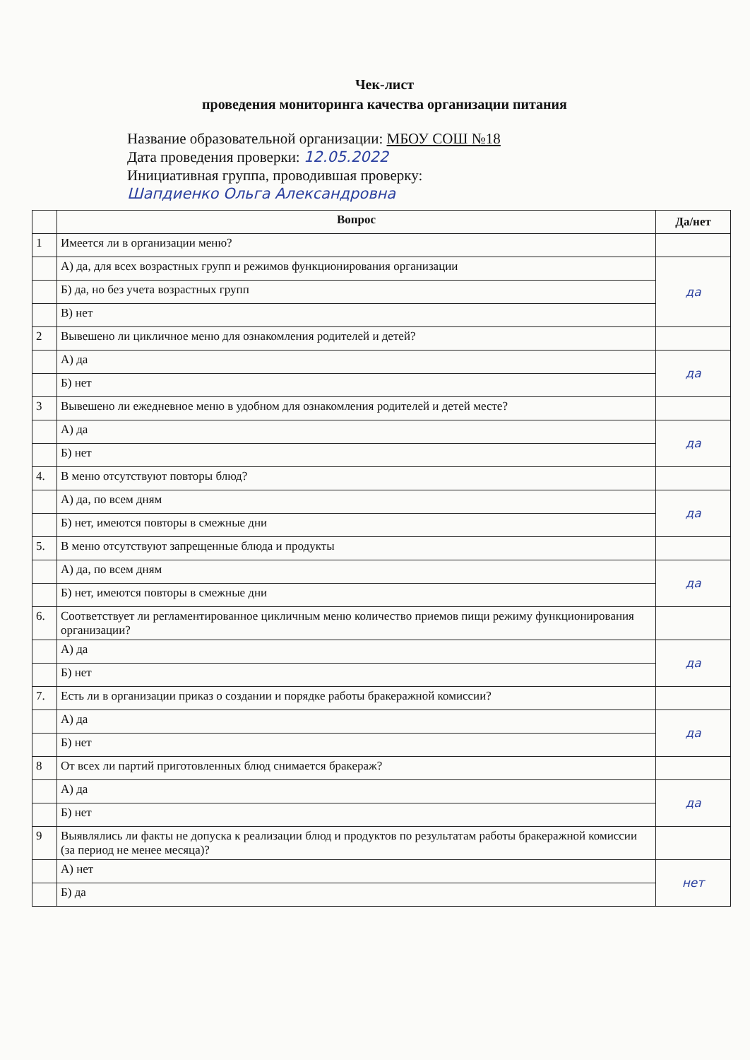Чек-лист
проведения мониторинга качества организации питания
Название образовательной организации: МБОУ СОШ №18
Дата проведения проверки: 12.05.2022
Инициативная группа, проводившая проверку:
Шапдиенко Ольга Александровна
| | Вопрос | Да/нет |
| --- | --- | --- |
| 1 | Имеется ли в организации меню? | |
| | А) да, для всех возрастных групп и режимов функционирования организации | да |
| | Б) да, но без учета возрастных групп | |
| | В) нет | |
| 2 | Вывешено ли цикличное меню для ознакомления родителей и детей? | |
| | А) да | да |
| | Б) нет | |
| 3 | Вывешено ли ежедневное меню в удобном для ознакомления родителей и детей месте? | |
| | А) да | да |
| | Б) нет | |
| 4. | В меню отсутствуют повторы блюд? | |
| | А) да, по всем дням | да |
| | Б) нет, имеются повторы в смежные дни | |
| 5. | В меню отсутствуют запрещенные блюда и продукты | |
| | А) да, по всем дням | да |
| | Б) нет, имеются повторы в смежные дни | |
| 6. | Соответствует ли регламентированное цикличным меню количество приемов пищи режиму функционирования организации? | |
| | А) да | да |
| | Б) нет | |
| 7. | Есть ли в организации приказ о создании и порядке работы бракеражной комиссии? | |
| | А) да | да |
| | Б) нет | |
| 8 | От всех ли партий приготовленных блюд снимается бракераж? | |
| | А) да | да |
| | Б) нет | |
| 9 | Выявлялись ли факты не допуска к реализации блюд и продуктов по результатам работы бракеражной комиссии (за период не менее месяца)? | |
| | А) нет | нет |
| | Б) да | |